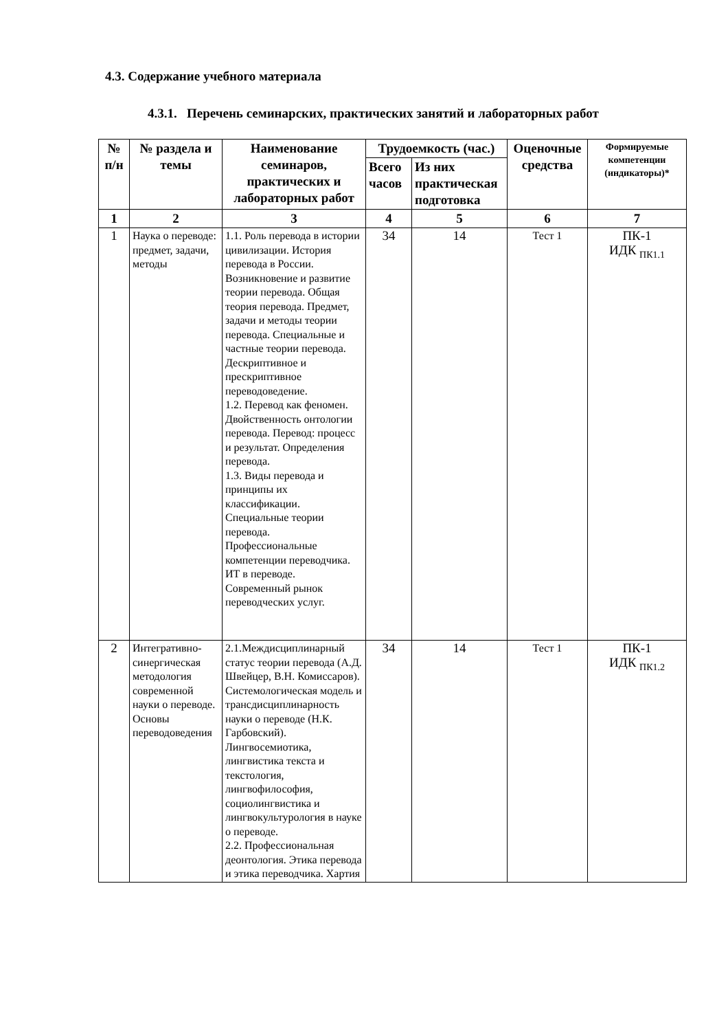4.3. Содержание учебного материала
4.3.1. Перечень семинарских, практических занятий и лабораторных работ
| № п/н | № раздела и темы | Наименование семинаров, практических и лабораторных работ | Трудоемкость (час.) | | Оценочные средства | Формируемые компетенции (индикаторы)* |
| --- | --- | --- | --- | --- | --- | --- |
| | | | Всего часов | Из них практическая подготовка | | |
| 1 | 2 | 3 | 4 | 5 | 6 | 7 |
| 1 | Наука о переводе: предмет, задачи, методы | 1.1. Роль перевода в истории цивилизации. История перевода в России. Возникновение и развитие теории перевода. Общая теория перевода. Предмет, задачи и методы теории перевода. Специальные и частные теории перевода. Дескриптивное и прескриптивное переводоведение. 1.2. Перевод как феномен. Двойственность онтологии перевода. Перевод: процесс и результат. Определения перевода. 1.3. Виды перевода и принципы их классификации. Специальные теории перевода. Профессиональные компетенции переводчика. ИТ в переводе. Современный рынок переводческих услуг. | 34 | 14 | Тест 1 | ПК-1 ИДК <sub>ПК1.1</sub> |
| 2 | Интегративно-синергическая методология современной науки о переводе. Основы переводоведения | 2.1.Междисциплинарный статус теории перевода (А.Д. Швейцер, В.Н. Комиссаров). Системологическая модель и трансдисциплинарность науки о переводе (Н.К. Гарбовский). Лингвосемиотика, лингвистика текста и текстология, лингвофилософия, социолингвистика и лингвокультурология в науке о переводе. 2.2. Профессиональная деонтология. Этика перевода и этика переводчика. Хартия | 34 | 14 | Тест 1 | ПК-1 ИДК <sub>ПК1.2</sub> |